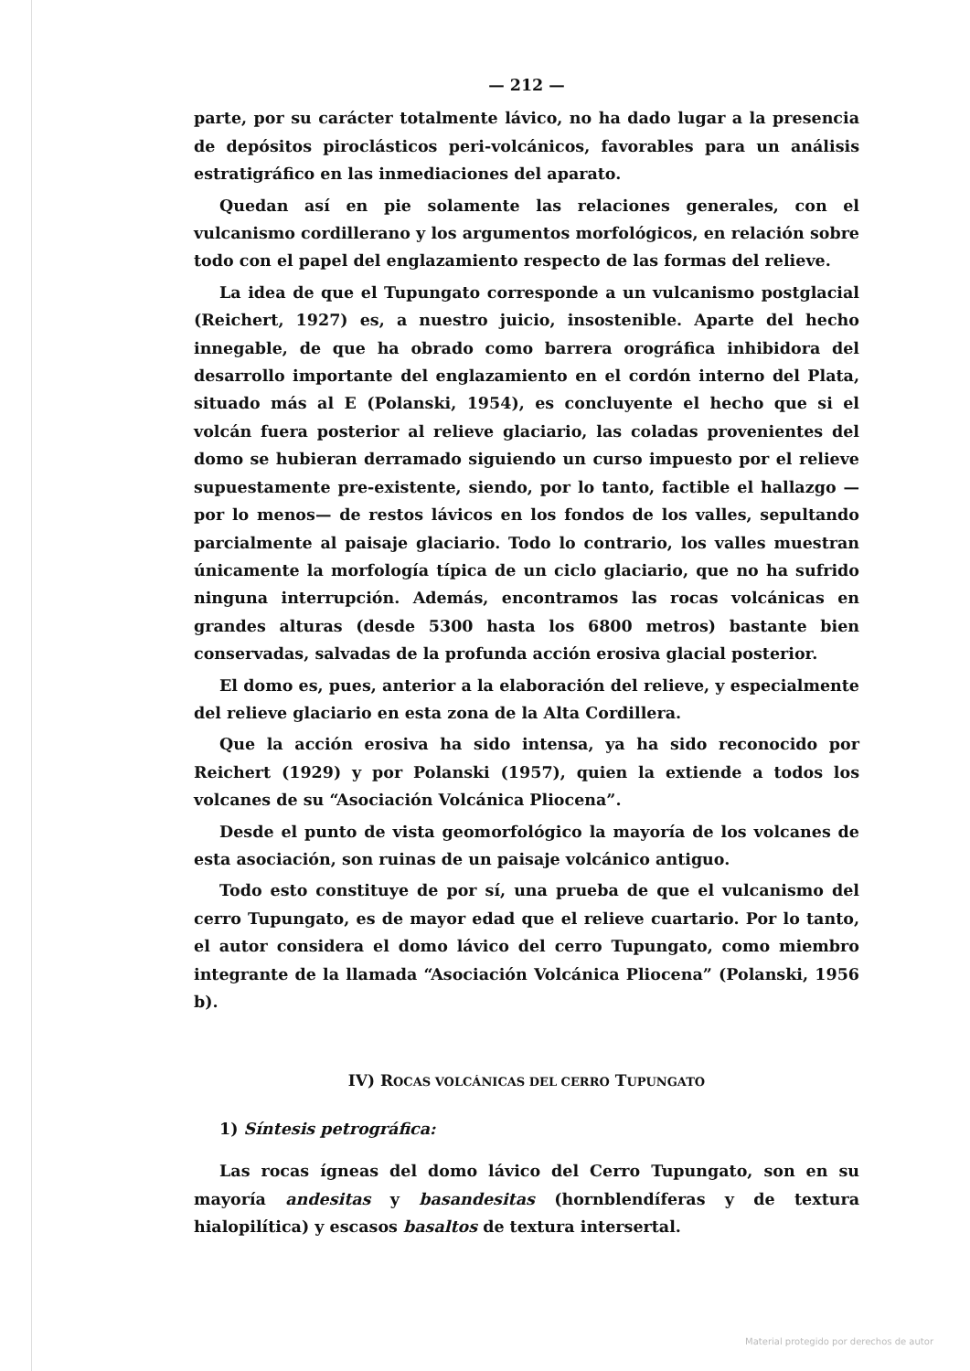— 212 —
parte, por su carácter totalmente lávico, no ha dado lugar a la presencia de depósitos piroclásticos peri-volcánicos, favorables para un análisis estratigráfico en las inmediaciones del aparato.
Quedan así en pie solamente las relaciones generales, con el vulcanismo cordillerano y los argumentos morfológicos, en relación sobre todo con el papel del englazamiento respecto de las formas del relieve.
La idea de que el Tupungato corresponde a un vulcanismo postglacial (Reichert, 1927) es, a nuestro juicio, insostenible. Aparte del hecho innegable, de que ha obrado como barrera orográfica inhibidora del desarrollo importante del englazamiento en el cordón interno del Plata, situado más al E (Polanski, 1954), es concluyente el hecho que si el volcán fuera posterior al relieve glaciario, las coladas provenientes del domo se hubieran derramado siguiendo un curso impuesto por el relieve supuestamente pre-existente, siendo, por lo tanto, factible el hallazgo —por lo menos— de restos lávicos en los fondos de los valles, sepultando parcialmente al paisaje glaciario. Todo lo contrario, los valles muestran únicamente la morfología típica de un ciclo glaciario, que no ha sufrido ninguna interrupción. Además, encontramos las rocas volcánicas en grandes alturas (desde 5300 hasta los 6800 metros) bastante bien conservadas, salvadas de la profunda acción erosiva glacial posterior.
El domo es, pues, anterior a la elaboración del relieve, y especialmente del relieve glaciario en esta zona de la Alta Cordillera.
Que la acción erosiva ha sido intensa, ya ha sido reconocido por Reichert (1929) y por Polanski (1957), quien la extiende a todos los volcanes de su “Asociación Volcánica Pliocena”.
Desde el punto de vista geomorfológico la mayoría de los volcanes de esta asociación, son ruinas de un paisaje volcánico antiguo.
Todo esto constituye de por sí, una prueba de que el vulcanismo del cerro Tupungato, es de mayor edad que el relieve cuartario. Por lo tanto, el autor considera el domo lávico del cerro Tupungato, como miembro integrante de la llamada “Asociación Volcánica Pliocena” (Polanski, 1956 b).
IV) ROCAS VOLCÁNICAS DEL CERRO TUPUNGATO
1) Síntesis petrográfica:
Las rocas ígneas del domo lávico del Cerro Tupungato, son en su mayoría andesitas y basandesitas (hornblendíferas y de textura hialopilítica) y escasos basaltos de textura intersertal.
Material protegido por derechos de autor